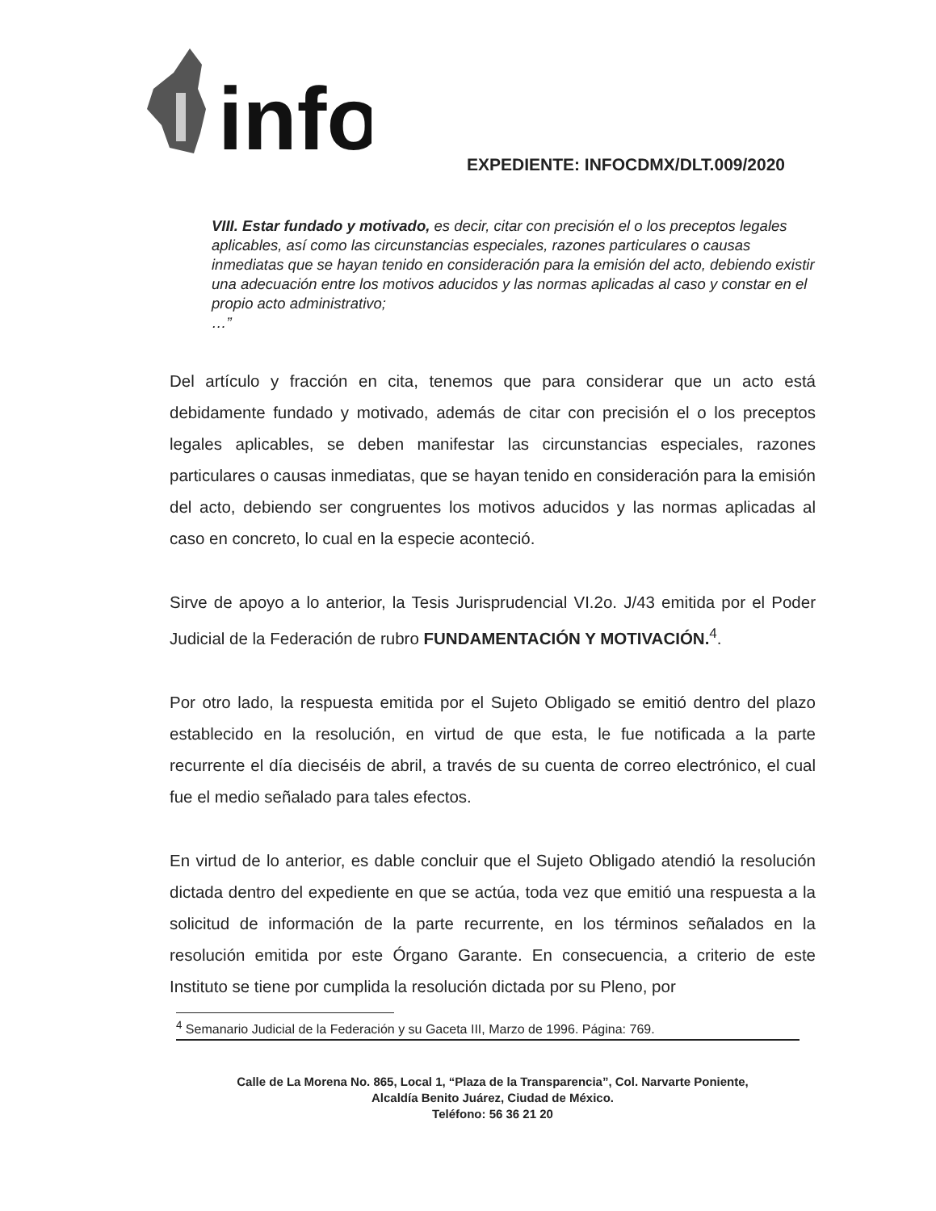info
EXPEDIENTE: INFOCDMX/DLT.009/2020
VIII. Estar fundado y motivado, es decir, citar con precisión el o los preceptos legales aplicables, así como las circunstancias especiales, razones particulares o causas inmediatas que se hayan tenido en consideración para la emisión del acto, debiendo existir una adecuación entre los motivos aducidos y las normas aplicadas al caso y constar en el propio acto administrativo;
…”
Del artículo y fracción en cita, tenemos que para considerar que un acto está debidamente fundado y motivado, además de citar con precisión el o los preceptos legales aplicables, se deben manifestar las circunstancias especiales, razones particulares o causas inmediatas, que se hayan tenido en consideración para la emisión del acto, debiendo ser congruentes los motivos aducidos y las normas aplicadas al caso en concreto, lo cual en la especie aconteció.
Sirve de apoyo a lo anterior, la Tesis Jurisprudencial VI.2o. J/43 emitida por el Poder Judicial de la Federación de rubro FUNDAMENTACIÓN Y MOTIVACIÓN.<sup>4</sup>.
Por otro lado, la respuesta emitida por el Sujeto Obligado se emitió dentro del plazo establecido en la resolución, en virtud de que esta, le fue notificada a la parte recurrente el día dieciséis de abril, a través de su cuenta de correo electrónico, el cual fue el medio señalado para tales efectos.
En virtud de lo anterior, es dable concluir que el Sujeto Obligado atendió la resolución dictada dentro del expediente en que se actúa, toda vez que emitió una respuesta a la solicitud de información de la parte recurrente, en los términos señalados en la resolución emitida por este Órgano Garante. En consecuencia, a criterio de este Instituto se tiene por cumplida la resolución dictada por su Pleno, por
<sup>4</sup> Semanario Judicial de la Federación y su Gaceta III, Marzo de 1996. Página: 769.
Calle de La Morena No. 865, Local 1, “Plaza de la Transparencia”, Col. Narvarte Poniente,
Alcaldía Benito Juárez, Ciudad de México.
Teléfono: 56 36 21 20